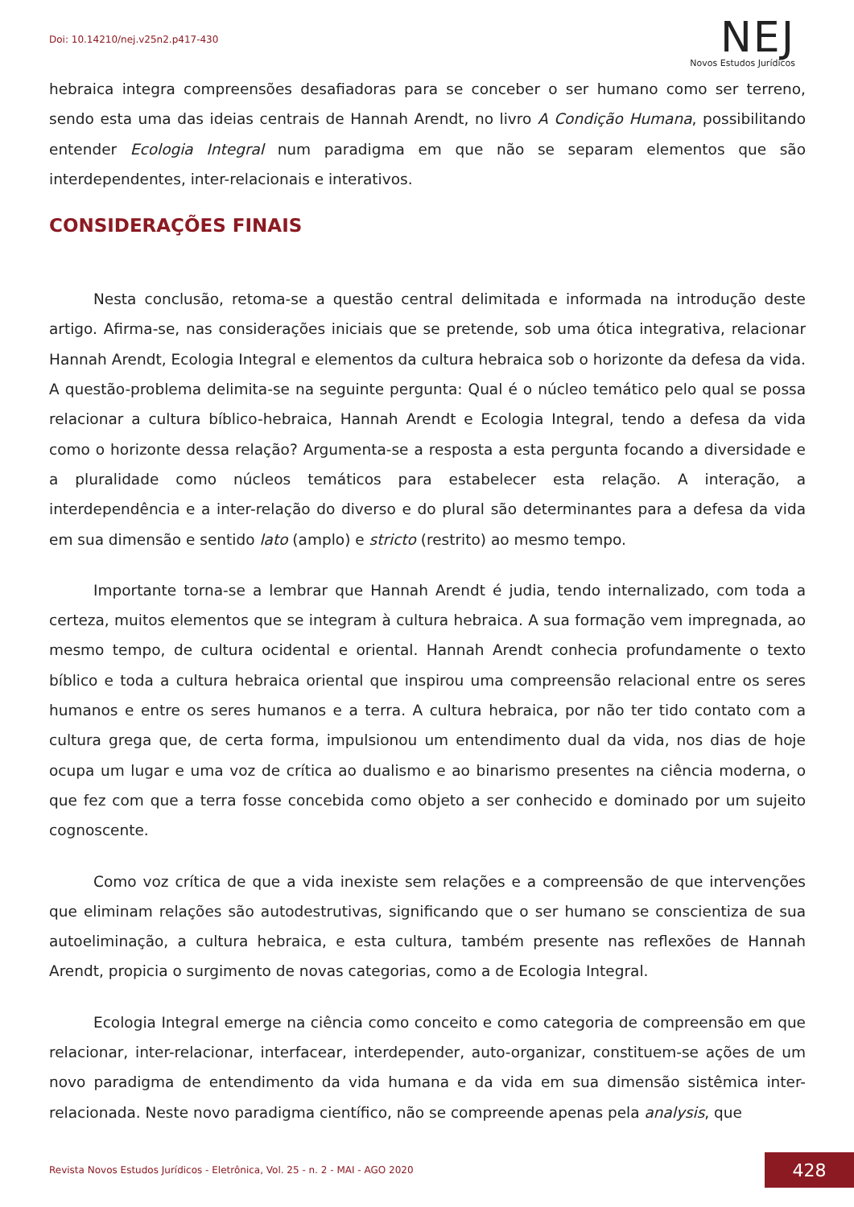Doi: 10.14210/nej.v25n2.p417-430
NEJ
Novos Estudos Jurídicos
hebraica integra compreensões desafiadoras para se conceber o ser humano como ser terreno, sendo esta uma das ideias centrais de Hannah Arendt, no livro A Condição Humana, possibilitando entender Ecologia Integral num paradigma em que não se separam elementos que são interdependentes, inter-relacionais e interativos.
CONSIDERAÇÕES FINAIS
Nesta conclusão, retoma-se a questão central delimitada e informada na introdução deste artigo. Afirma-se, nas considerações iniciais que se pretende, sob uma ótica integrativa, relacionar Hannah Arendt, Ecologia Integral e elementos da cultura hebraica sob o horizonte da defesa da vida. A questão-problema delimita-se na seguinte pergunta: Qual é o núcleo temático pelo qual se possa relacionar a cultura bíblico-hebraica, Hannah Arendt e Ecologia Integral, tendo a defesa da vida como o horizonte dessa relação? Argumenta-se a resposta a esta pergunta focando a diversidade e a pluralidade como núcleos temáticos para estabelecer esta relação. A interação, a interdependência e a inter-relação do diverso e do plural são determinantes para a defesa da vida em sua dimensão e sentido lato (amplo) e stricto (restrito) ao mesmo tempo.
Importante torna-se a lembrar que Hannah Arendt é judia, tendo internalizado, com toda a certeza, muitos elementos que se integram à cultura hebraica. A sua formação vem impregnada, ao mesmo tempo, de cultura ocidental e oriental. Hannah Arendt conhecia profundamente o texto bíblico e toda a cultura hebraica oriental que inspirou uma compreensão relacional entre os seres humanos e entre os seres humanos e a terra. A cultura hebraica, por não ter tido contato com a cultura grega que, de certa forma, impulsionou um entendimento dual da vida, nos dias de hoje ocupa um lugar e uma voz de crítica ao dualismo e ao binarismo presentes na ciência moderna, o que fez com que a terra fosse concebida como objeto a ser conhecido e dominado por um sujeito cognoscente.
Como voz crítica de que a vida inexiste sem relações e a compreensão de que intervenções que eliminam relações são autodestrutivas, significando que o ser humano se conscientiza de sua autoeliminação, a cultura hebraica, e esta cultura, também presente nas reflexões de Hannah Arendt, propicia o surgimento de novas categorias, como a de Ecologia Integral.
Ecologia Integral emerge na ciência como conceito e como categoria de compreensão em que relacionar, inter-relacionar, interfacear, interdepender, auto-organizar, constituem-se ações de um novo paradigma de entendimento da vida humana e da vida em sua dimensão sistêmica inter-relacionada. Neste novo paradigma científico, não se compreende apenas pela analysis, que
Revista Novos Estudos Jurídicos - Eletrônica, Vol. 25 - n. 2 - MAI - AGO 2020
428